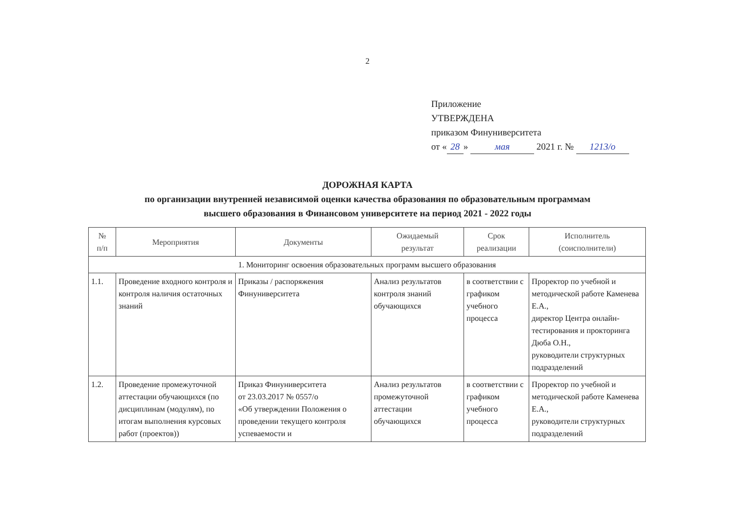2
Приложение
УТВЕРЖДЕНА
приказом Финуниверситета
от « 28 » мая 2021 г. № 1213/о
ДОРОЖНАЯ КАРТА
по организации внутренней независимой оценки качества образования по образовательным программам
высшего образования в Финансовом университете на период 2021 - 2022 годы
| № п/п | Мероприятия | Документы | Ожидаемый результат | Срок реализации | Исполнитель (соисполнители) |
| --- | --- | --- | --- | --- | --- |
| 1. Мониторинг освоения образовательных программ высшего образования | | | | | |
| 1.1. | Проведение входного контроля и контроля наличия остаточных знаний | Приказы / распоряжения Финуниверситета | Анализ результатов контроля знаний обучающихся | в соответствии с графиком учебного процесса | Проректор по учебной и методической работе Каменева Е.А., директор Центра онлайн-тестирования и прокторинга Дюба О.Н., руководители структурных подразделений |
| 1.2. | Проведение промежуточной аттестации обучающихся (по дисциплинам (модулям), по итогам выполнения курсовых работ (проектов)) | Приказ Финуниверситета от 23.03.2017 № 0557/о «Об утверждении Положения о проведении текущего контроля успеваемости и | Анализ результатов промежуточной аттестации обучающихся | в соответствии с графиком учебного процесса | Проректор по учебной и методической работе Каменева Е.А., руководители структурных подразделений |